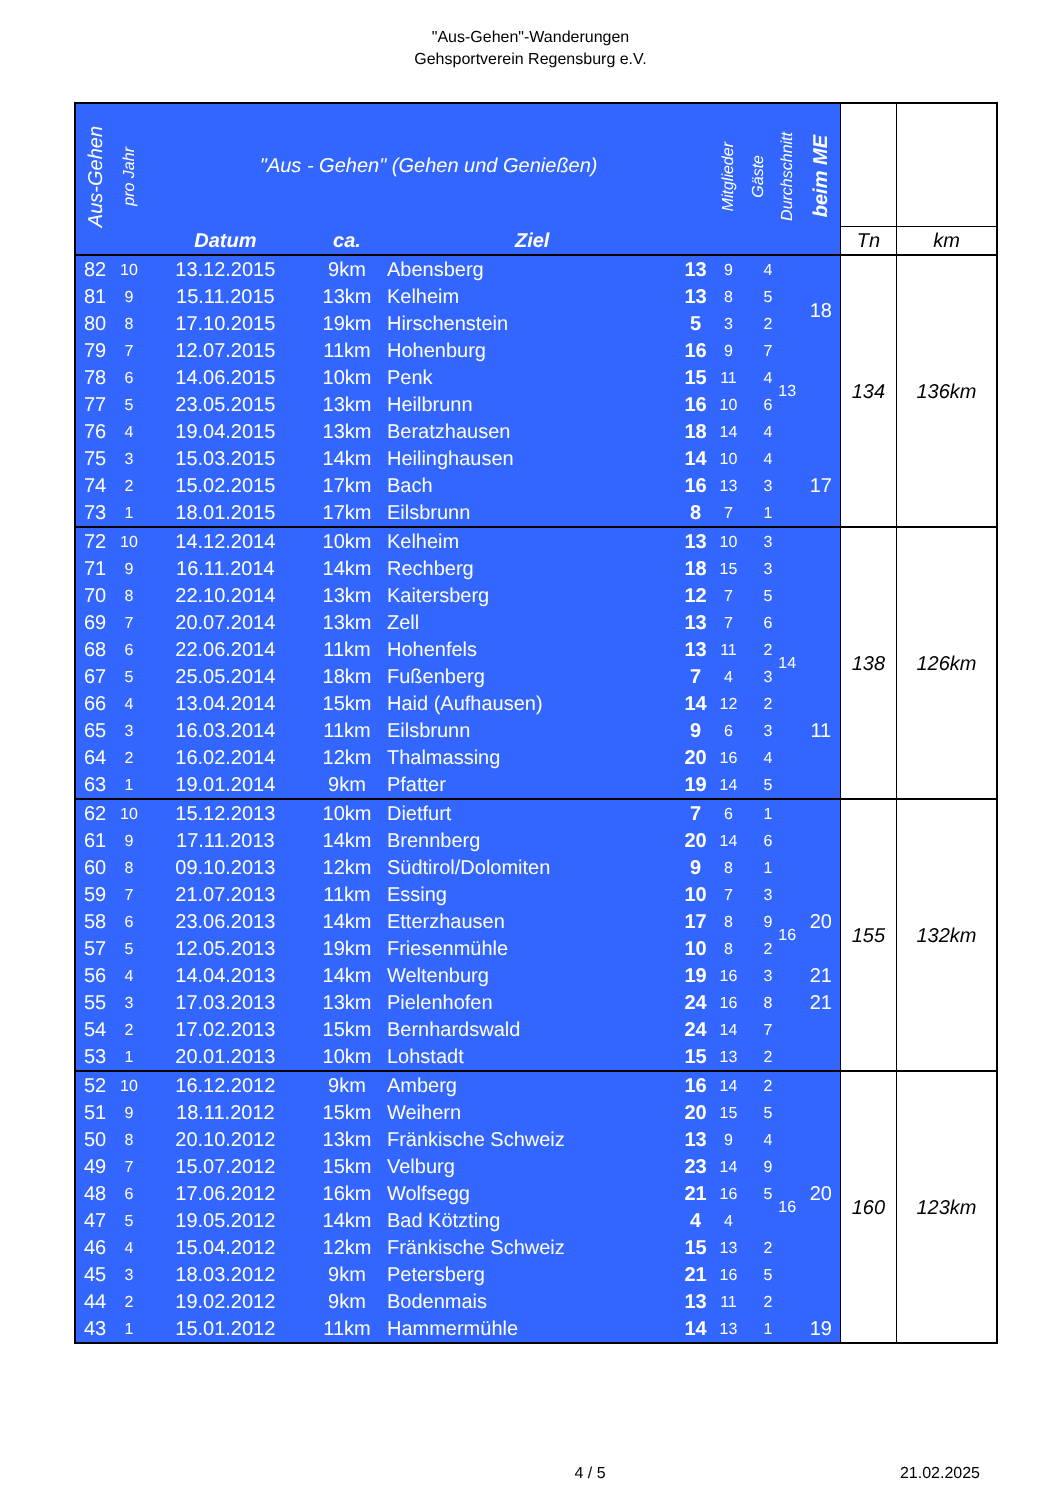"Aus-Gehen"-Wanderungen
Gehsportverein Regensburg e.V.
| Aus-Gehen | pro Jahr | "Aus - Gehen" (Gehen und Genießen) | | | | Mitglieder | Gäste | Durchschnitt | beim ME | | |
| --- | --- | --- | --- | --- | --- | --- | --- | --- | --- | --- | --- |
| | | Datum | ca. | Ziel | | | | | | Tn | km |
| 82 | 10 | 13.12.2015 | 9km | Abensberg | 13 | 9 | 4 | 13 | 18 | 134 | 136km |
| 81 | 9 | 15.11.2015 | 13km | Kelheim | 13 | 8 | 5 | | | | |
| 80 | 8 | 17.10.2015 | 19km | Hirschenstein | 5 | 3 | 2 | | | | |
| 79 | 7 | 12.07.2015 | 11km | Hohenburg | 16 | 9 | 7 | | | | |
| 78 | 6 | 14.06.2015 | 10km | Penk | 15 | 11 | 4 | | | | |
| 77 | 5 | 23.05.2015 | 13km | Heilbrunn | 16 | 10 | 6 | | | | |
| 76 | 4 | 19.04.2015 | 13km | Beratzhausen | 18 | 14 | 4 | | | | |
| 75 | 3 | 15.03.2015 | 14km | Heilinghausen | 14 | 10 | 4 | | | | |
| 74 | 2 | 15.02.2015 | 17km | Bach | 16 | 13 | 3 | | 17 | | |
| 73 | 1 | 18.01.2015 | 17km | Eilsbrunn | 8 | 7 | 1 | | | | |
| 72 | 10 | 14.12.2014 | 10km | Kelheim | 13 | 10 | 3 | 14 | | 138 | 126km |
| 71 | 9 | 16.11.2014 | 14km | Rechberg | 18 | 15 | 3 | | | | |
| 70 | 8 | 22.10.2014 | 13km | Kaitersberg | 12 | 7 | 5 | | | | |
| 69 | 7 | 20.07.2014 | 13km | Zell | 13 | 7 | 6 | | | | |
| 68 | 6 | 22.06.2014 | 11km | Hohenfels | 13 | 11 | 2 | | | | |
| 67 | 5 | 25.05.2014 | 18km | Fußenberg | 7 | 4 | 3 | | | | |
| 66 | 4 | 13.04.2014 | 15km | Haid (Aufhausen) | 14 | 12 | 2 | | | | |
| 65 | 3 | 16.03.2014 | 11km | Eilsbrunn | 9 | 6 | 3 | | 11 | | |
| 64 | 2 | 16.02.2014 | 12km | Thalmassing | 20 | 16 | 4 | | | | |
| 63 | 1 | 19.01.2014 | 9km | Pfatter | 19 | 14 | 5 | | | | |
| 62 | 10 | 15.12.2013 | 10km | Dietfurt | 7 | 6 | 1 | 16 | | 155 | 132km |
| 61 | 9 | 17.11.2013 | 14km | Brennberg | 20 | 14 | 6 | | | | |
| 60 | 8 | 09.10.2013 | 12km | Südtirol/Dolomiten | 9 | 8 | 1 | | | | |
| 59 | 7 | 21.07.2013 | 11km | Essing | 10 | 7 | 3 | | | | |
| 58 | 6 | 23.06.2013 | 14km | Etterzhausen | 17 | 8 | 9 | | 20 | | |
| 57 | 5 | 12.05.2013 | 19km | Friesenmühle | 10 | 8 | 2 | | | | |
| 56 | 4 | 14.04.2013 | 14km | Weltenburg | 19 | 16 | 3 | | 21 | | |
| 55 | 3 | 17.03.2013 | 13km | Pielenhofen | 24 | 16 | 8 | | 21 | | |
| 54 | 2 | 17.02.2013 | 15km | Bernhardswald | 24 | 14 | 7 | | | | |
| 53 | 1 | 20.01.2013 | 10km | Lohstadt | 15 | 13 | 2 | | | | |
| 52 | 10 | 16.12.2012 | 9km | Amberg | 16 | 14 | 2 | 16 | | 160 | 123km |
| 51 | 9 | 18.11.2012 | 15km | Weihern | 20 | 15 | 5 | | | | |
| 50 | 8 | 20.10.2012 | 13km | Fränkische Schweiz | 13 | 9 | 4 | | | | |
| 49 | 7 | 15.07.2012 | 15km | Velburg | 23 | 14 | 9 | | | | |
| 48 | 6 | 17.06.2012 | 16km | Wolfsegg | 21 | 16 | 5 | | 20 | | |
| 47 | 5 | 19.05.2012 | 14km | Bad Kötzting | 4 | 4 | | | | | |
| 46 | 4 | 15.04.2012 | 12km | Fränkische Schweiz | 15 | 13 | 2 | | | | |
| 45 | 3 | 18.03.2012 | 9km | Petersberg | 21 | 16 | 5 | | | | |
| 44 | 2 | 19.02.2012 | 9km | Bodenmais | 13 | 11 | 2 | | | | |
| 43 | 1 | 15.01.2012 | 11km | Hammermühle | 14 | 13 | 1 | | 19 | | |
4 / 5 21.02.2025